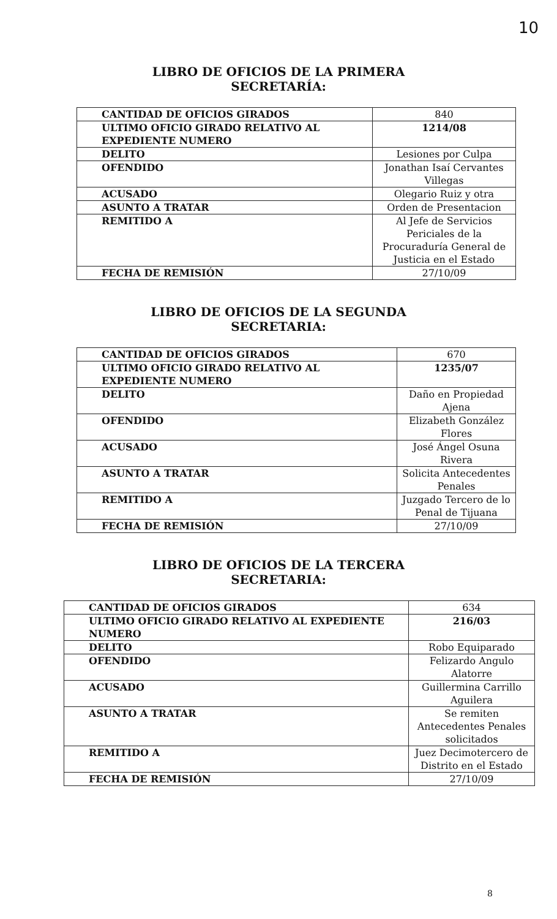10
LIBRO DE OFICIOS DE LA PRIMERA
SECRETARÍA:
| CANTIDAD DE OFICIOS GIRADOS | 840 |
| ULTIMO OFICIO GIRADO RELATIVO AL EXPEDIENTE NUMERO | 1214/08 |
| DELITO | Lesiones por Culpa |
| OFENDIDO | Jonathan Isaí Cervantes Villegas |
| ACUSADO | Olegario Ruiz y otra |
| ASUNTO A TRATAR | Orden de Presentacion |
| REMITIDO A | Al Jefe de Servicios Periciales de la Procuraduría General de Justicia en el Estado |
| FECHA DE REMISIÓN | 27/10/09 |
LIBRO DE OFICIOS DE LA SEGUNDA
SECRETARIA:
| CANTIDAD DE OFICIOS GIRADOS | 670 |
| ULTIMO OFICIO GIRADO RELATIVO AL EXPEDIENTE NUMERO | 1235/07 |
| DELITO | Daño en Propiedad Ajena |
| OFENDIDO | Elizabeth González Flores |
| ACUSADO | José Ángel Osuna Rivera |
| ASUNTO A TRATAR | Solicita Antecedentes Penales |
| REMITIDO A | Juzgado Tercero de lo Penal de Tijuana |
| FECHA DE REMISIÓN | 27/10/09 |
LIBRO DE OFICIOS DE LA TERCERA
SECRETARIA:
| CANTIDAD DE OFICIOS GIRADOS | 634 |
| ULTIMO OFICIO GIRADO RELATIVO AL EXPEDIENTE NUMERO | 216/03 |
| DELITO | Robo Equiparado |
| OFENDIDO | Felizardo Angulo Alatorre |
| ACUSADO | Guillermina Carrillo Aguilera |
| ASUNTO A TRATAR | Se remiten Antecedentes Penales solicitados |
| REMITIDO A | Juez Decimotercero de Distrito en el Estado |
| FECHA DE REMISIÓN | 27/10/09 |
8